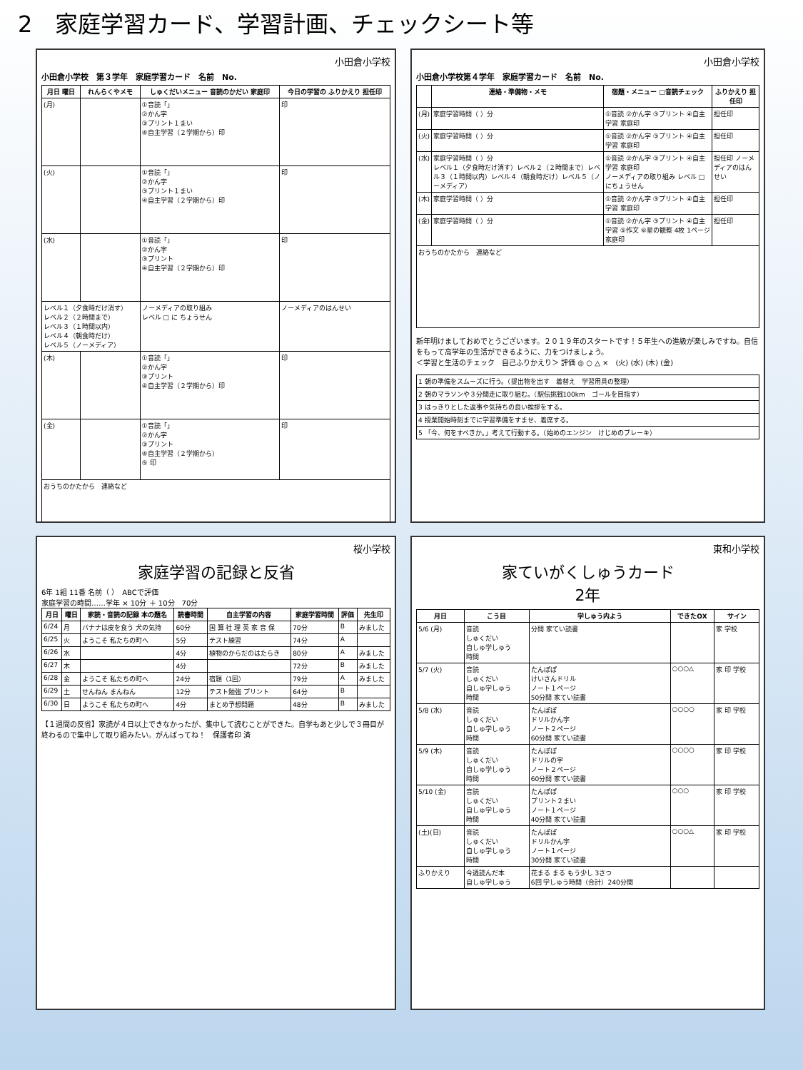2　家庭学習カード、学習計画、チェックシート等
小田倉小学校
小田倉小学校　第３学年　家庭学習カード　名前　No.
| 月日 曜日 | れんらくやメモ | しゅくだいメニュー 音読のかだい 家庭印 | 今日の学習の ふりかえり 担任印 |
| --- | --- | --- | --- |
| (月) | | ①音読「」 ②かん字 ③プリント１まい ④自主学習（２学期から）印 | 印 |
| (火) | | ①音読「」 ②かん字 ③プリント１まい ④自主学習（２学期から）印 | 印 |
| (水) | | ①音読「」 ②かん字 ③プリント ④自主学習（２学期から）印 | 印 |
| レベル１（夕食時だけ消す） レベル２（２時間まで） レベル３（１時間以内） レベル４（朝食時だけ） レベル５（ノーメディア） | | ノーメディアの取り組み レベル □ に ちょうせん | ノーメディアのはんせい |
| (木) | | ①音読「」 ②かん字 ③プリント ④自主学習（２学期から）印 | 印 |
| (金) | | ①音読「」 ②かん字 ③プリント ④自主学習（２学期から） ⑤ 印 | 印 |
| おうちのかたから 連絡など | | | |
小田倉小学校
小田倉小学校第４学年　家庭学習カード　名前　No.
| | 連絡・準備物・メモ | 宿題・メニュー □音読チェック | ふりかえり 担任印 |
| --- | --- | --- | --- |
| (月) | 家庭学習時間（ ）分 | ①音読 ②かん字 ③プリント ④自主学習 家庭印 | 担任印 |
| (火) | 家庭学習時間（ ）分 | ①音読 ②かん字 ③プリント ④自主学習 家庭印 | 担任印 |
| (水) | 家庭学習時間（ ）分 レベル１（夕食時だけ消す）レベル２（２時間まで）レベル３（１時間以内）レベル４（朝食時だけ）レベル５（ノーメディア） | ①音読 ②かん字 ③プリント ④自主学習 家庭印 ノーメディアの取り組み レベル □ にちょうせん | 担任印 ノーメディアのはんせい |
| (木) | 家庭学習時間（ ）分 | ①音読 ②かん字 ③プリント ④自主学習 家庭印 | 担任印 |
| (金) | 家庭学習時間（ ）分 | ①音読 ②かん字 ③プリント ④自主学習 ⑤作文 ⑥星の観察 4枚 1ページ 家庭印 | 担任印 |
| おうちのかたから 連絡など | | | |
新年明けましておめでとうございます。２０１９年のスタートです！５年生への進級が楽しみですね。自信をもって高学年の生活ができるように、力をつけましょう。
＜学習と生活のチェック　自己ふりかえり＞ 評価 ◎ ○ △ ×　(火) (水) (木) (金)
| 1 朝の準備をスムーズに行う。（提出物を出す 着替え 学習用具の整理） |
| 2 朝のマラソンや３分間走に取り組む。（駅伝挑戦100km ゴールを目指す） |
| 3 はっきりとした返事や気持ちの良い挨拶をする。 |
| 4 授業開始時刻までに学習準備をすませ、着席する。 |
| 5 「今、何をすべきか。」考えて行動する。（始めのエンジン けじめのブレーキ） |
桜小学校
家庭学習の記録と反省
6年 1組 11番 名前（ ）　ABCで評価
家庭学習の時間……学年 × 10分 ＋ 10分　70分
| 月日 | 曜日 | 家読・音読の記録 本の題名 | 読書時間 | 自主学習の内容 | 家庭学習時間 | 評価 | 先生印 |
| --- | --- | --- | --- | --- | --- | --- | --- |
| 6/24 | 月 | バナナは皮を食う 犬の気持 | 60分 | 国 算 社 理 英 家 音 保 | 70分 | B | みました |
| 6/25 | 火 | ようこそ 私たちの町へ | 5分 | テスト練習 | 74分 | A | |
| 6/26 | 水 | | 4分 | 植物のからだのはたらき | 80分 | A | みました |
| 6/27 | 木 | | 4分 | | 72分 | B | みました |
| 6/28 | 金 | ようこそ 私たちの町へ | 24分 | 宿題（1回） | 79分 | A | みました |
| 6/29 | 土 | せんねん まんねん | 12分 | テスト勉強 プリント | 64分 | B | |
| 6/30 | 日 | ようこそ 私たちの町へ | 4分 | まとめ予想問題 | 48分 | B | みました |
【１週間の反省】家読が４日以上できなかったが、集中して読むことができた。自学もあと少しで３冊目が終わるので集中して取り組みたい。がんばってね！　保護者印 済
東和小学校
家ていがくしゅうカード
2年
| 月日 | こう目 | 学しゅう内よう | できたOX | サイン |
| --- | --- | --- | --- | --- |
| 5/6 (月) | 音読 しゅくだい 自しゅ学しゅう 時間 | 分間 家てい読書 | | 家 学校 |
| 5/7 (火) | 音読 しゅくだい 自しゅ学しゅう 時間 | たんぽぽ けいさんドリル ノート１ページ 50分間 家てい読書 | ○○○△ | 家 印 学校 |
| 5/8 (水) | 音読 しゅくだい 自しゅ学しゅう 時間 | たんぽぽ ドリルかん字 ノート２ページ 60分間 家てい読書 | ○○○○ | 家 印 学校 |
| 5/9 (木) | 音読 しゅくだい 自しゅ学しゅう 時間 | たんぽぽ ドリルの字 ノート２ページ 60分間 家てい読書 | ○○○○ | 家 印 学校 |
| 5/10 (金) | 音読 しゅくだい 自しゅ学しゅう 時間 | たんぽぽ プリント２まい ノート１ページ 40分間 家てい読書 | ○○○ | 家 印 学校 |
| (土)(日) | 音読 しゅくだい 自しゅ学しゅう 時間 | たんぽぽ ドリルかん字 ノート１ページ 30分間 家てい読書 | ○○○△ | 家 印 学校 |
| ふりかえり | 今週読んだ本 自しゅ学しゅう | 花まる まる もう少し 3さつ 6回 学しゅう時間（合計）240分間 | | |